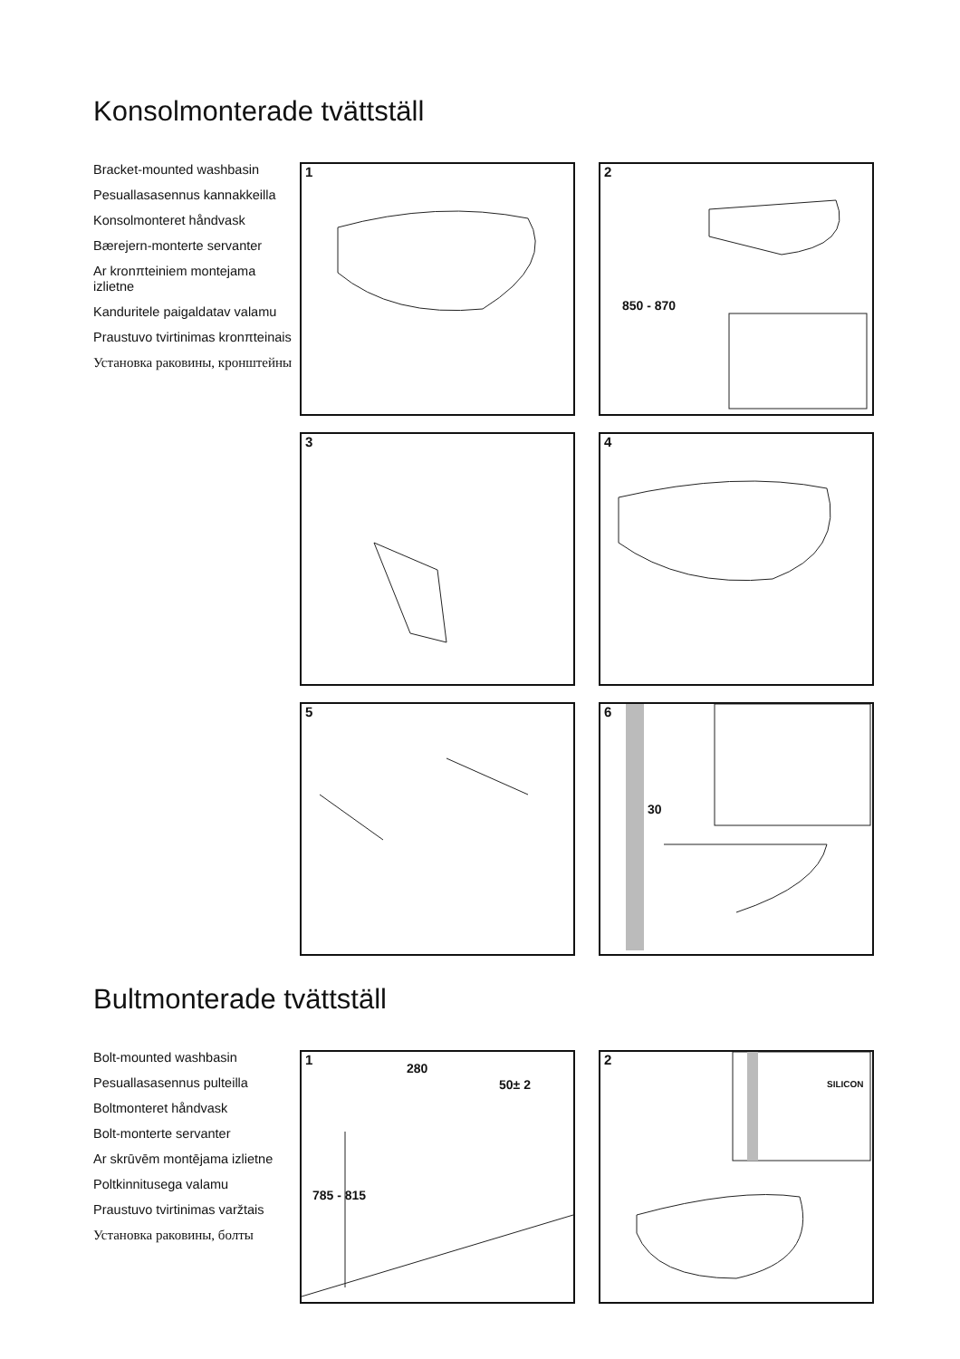Konsolmonterade tvättställ
Bracket-mounted washbasin
Pesuallasasennus kannakkeilla
Konsolmonteret håndvask
Bærejern-monterte servanter
Ar kronπteiniem montejama izlietne
Kanduritele paigaldatav valamu
Praustuvo tvirtinimas kronπteinais
Установка раковины, кронштейны
1
2
850 - 870
3
4
5
6
30
Bultmonterade tvättställ
Bolt-mounted washbasin
Pesuallasasennus pulteilla
Boltmonteret håndvask
Bolt-monterte servanter
Ar skrūvēm montējama izlietne
Poltkinnitusega valamu
Praustuvo tvirtinimas varžtais
Установка раковины, болты
1
280
50± 2
785 - 815
2
SILICON